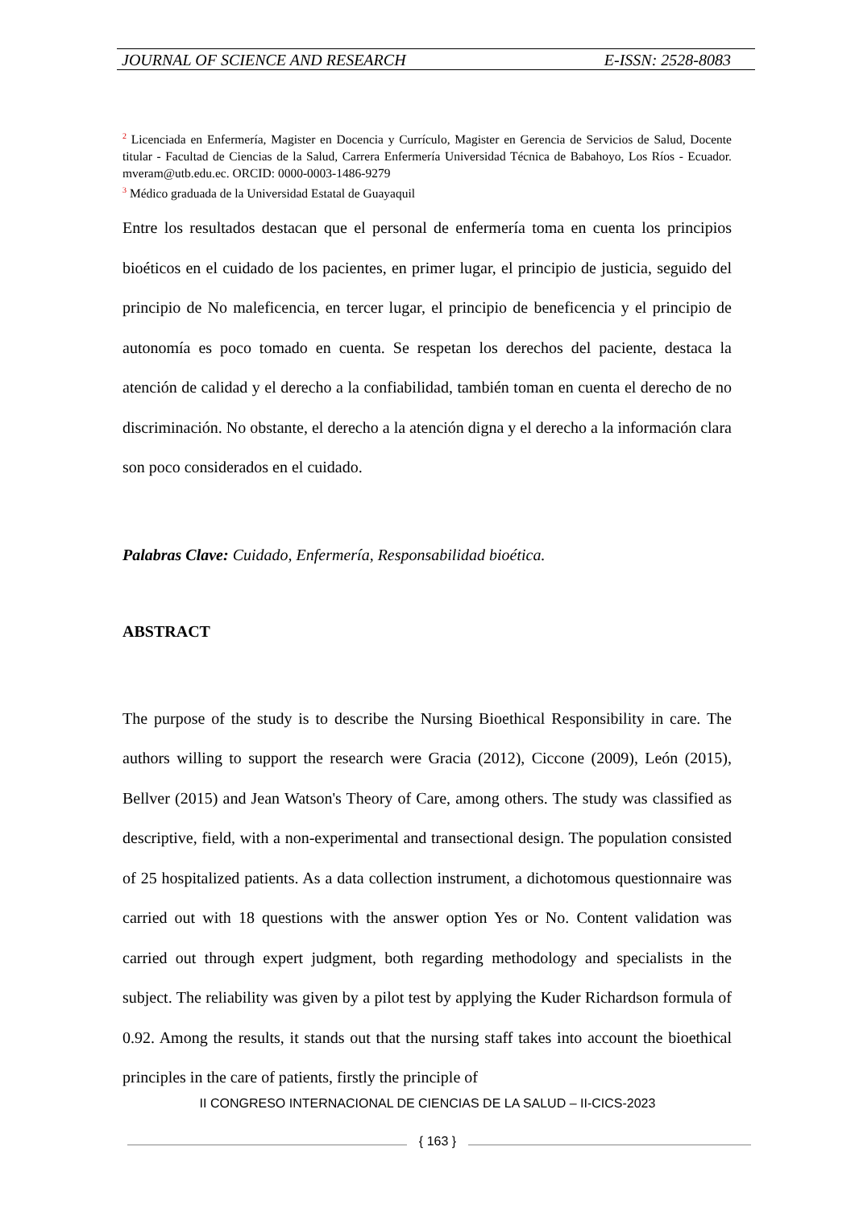JOURNAL OF SCIENCE AND RESEARCH E-ISSN: 2528-8083
<sup>2</sup> Licenciada en Enfermería, Magister en Docencia y Currículo, Magister en Gerencia de Servicios de Salud, Docente titular - Facultad de Ciencias de la Salud, Carrera Enfermería Universidad Técnica de Babahoyo, Los Ríos - Ecuador. mveram@utb.edu.ec. ORCID: 0000-0003-1486-9279
<sup>3</sup> Médico graduada de la Universidad Estatal de Guayaquil
Entre los resultados destacan que el personal de enfermería toma en cuenta los principios bioéticos en el cuidado de los pacientes, en primer lugar, el principio de justicia, seguido del principio de No maleficencia, en tercer lugar, el principio de beneficencia y el principio de autonomía es poco tomado en cuenta. Se respetan los derechos del paciente, destaca la atención de calidad y el derecho a la confiabilidad, también toman en cuenta el derecho de no discriminación. No obstante, el derecho a la atención digna y el derecho a la información clara son poco considerados en el cuidado.
Palabras Clave: Cuidado, Enfermería, Responsabilidad bioética.
ABSTRACT
The purpose of the study is to describe the Nursing Bioethical Responsibility in care. The authors willing to support the research were Gracia (2012), Ciccone (2009), León (2015), Bellver (2015) and Jean Watson's Theory of Care, among others. The study was classified as descriptive, field, with a non-experimental and transectional design. The population consisted of 25 hospitalized patients. As a data collection instrument, a dichotomous questionnaire was carried out with 18 questions with the answer option Yes or No. Content validation was carried out through expert judgment, both regarding methodology and specialists in the subject. The reliability was given by a pilot test by applying the Kuder Richardson formula of 0.92. Among the results, it stands out that the nursing staff takes into account the bioethical principles in the care of patients, firstly the principle of
II CONGRESO INTERNACIONAL DE CIENCIAS DE LA SALUD – II-CICS-2023
{ 163 }